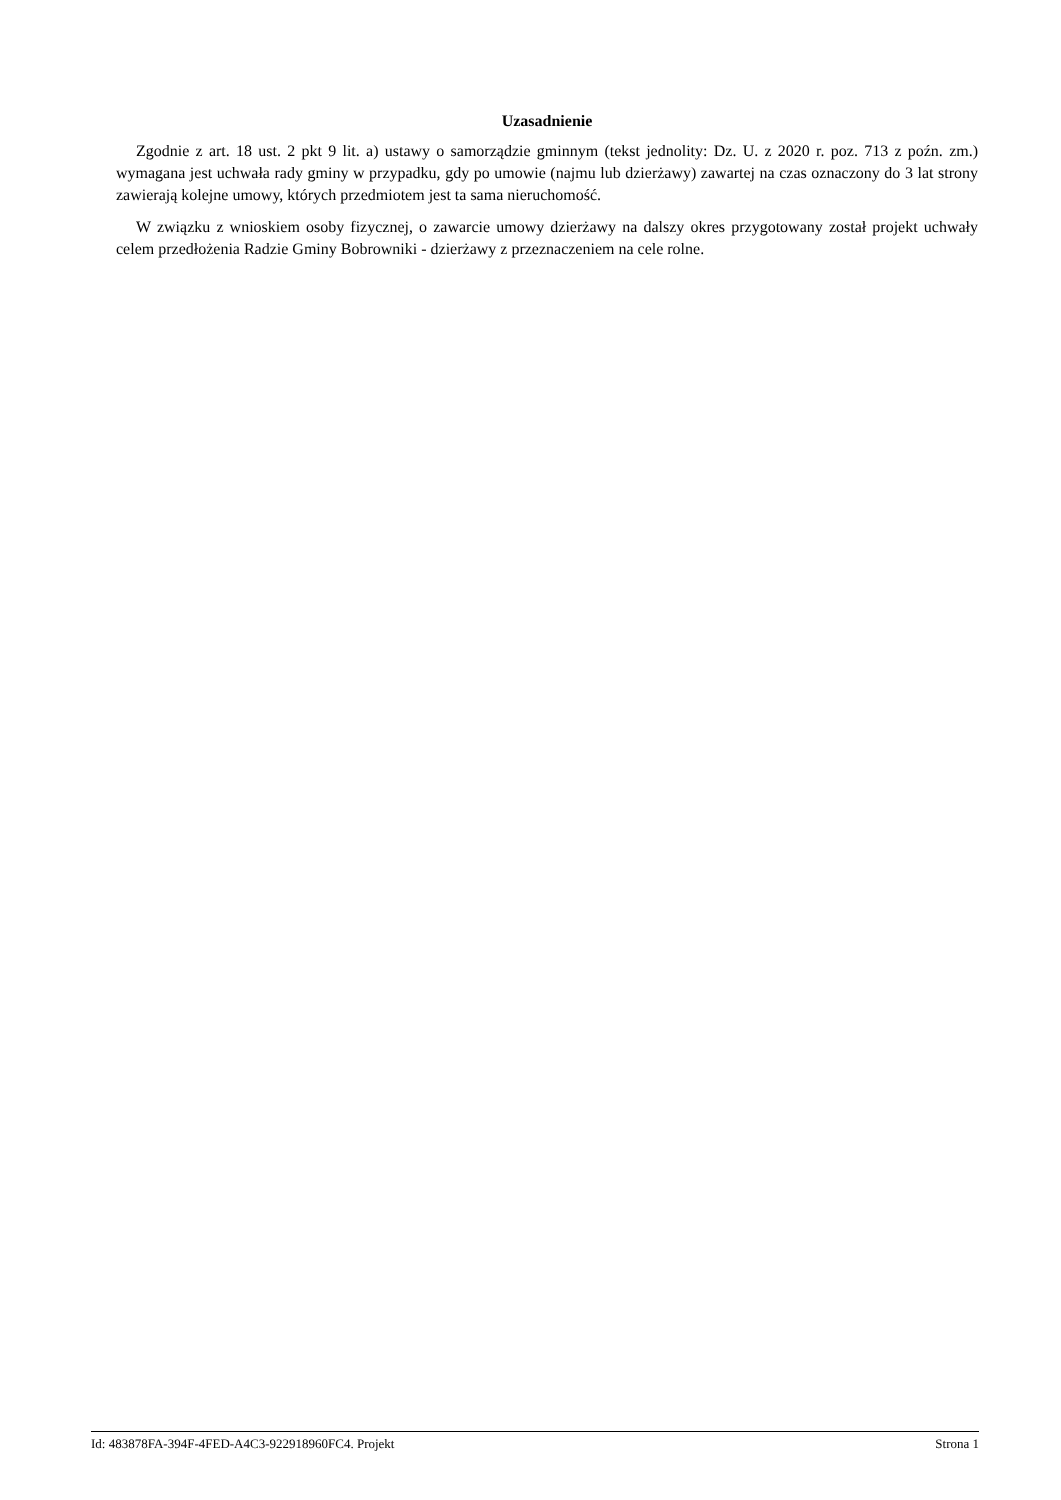Uzasadnienie
Zgodnie z art. 18 ust. 2 pkt 9 lit. a) ustawy o samorządzie gminnym (tekst jednolity: Dz. U. z 2020 r. poz. 713 z poźn. zm.) wymagana jest uchwała rady gminy w przypadku, gdy po umowie (najmu lub dzierżawy) zawartej na czas oznaczony do 3 lat strony zawierają kolejne umowy, których przedmiotem jest ta sama nieruchomość.
W związku z wnioskiem osoby fizycznej, o zawarcie umowy dzierżawy na dalszy okres przygotowany został projekt uchwały celem przedłożenia Radzie Gminy Bobrowniki - dzierżawy z przeznaczeniem na cele rolne.
Id: 483878FA-394F-4FED-A4C3-922918960FC4. Projekt Strona 1